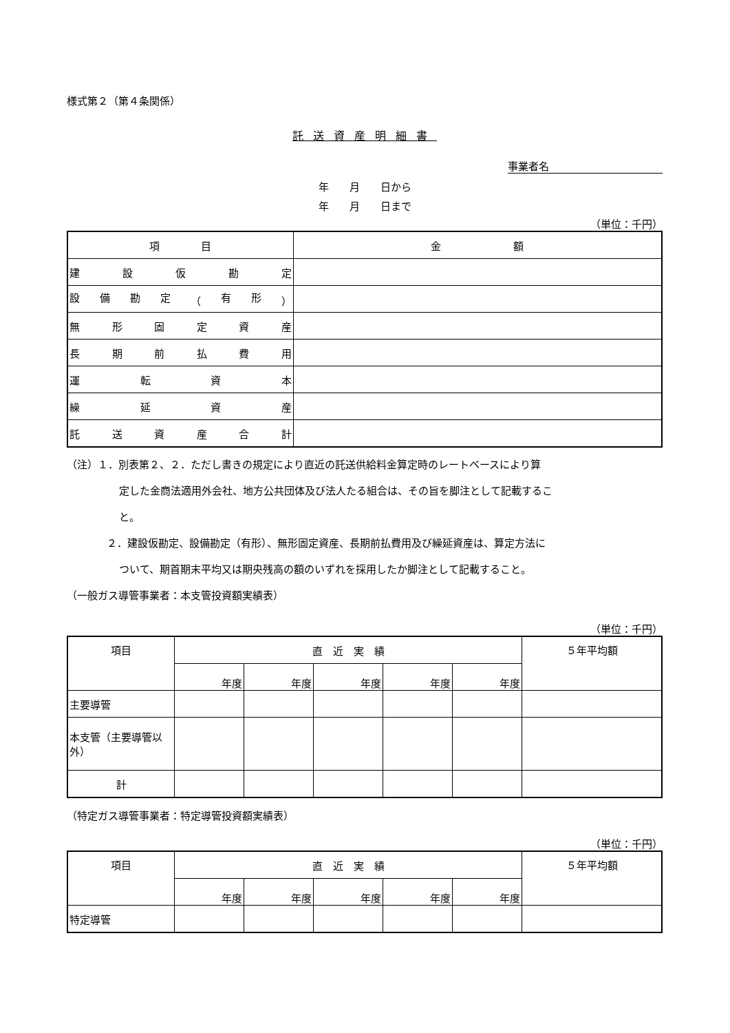様式第２（第４条関係）
託送資産明細書
事業者名
年　　月　　日から
年　　月　　日まで
（単位：千円）
| 項 目 | 金 額 |
| --- | --- |
| 建 設 仮 勘 定 | |
| 設 備 勘 定 （ 有 形 ） | |
| 無 形 固 定 資 産 | |
| 長 期 前 払 費 用 | |
| 運 転 資 本 | |
| 繰 延 資 産 | |
| 託 送 資 産 合 計 | |
（注）１．別表第２、２．ただし書きの規定により直近の託送供給料金算定時のレートベースにより算
定した金商法適用外会社、地方公共団体及び法人たる組合は、その旨を脚注として記載するこ
と。
２．建設仮勘定、設備勘定（有形）、無形固定資産、長期前払費用及び繰延資産は、算定方法に
ついて、期首期末平均又は期央残高の額のいずれを採用したか脚注として記載すること。
（一般ガス導管事業者：本支管投資額実績表）
（単位：千円）
| 項目 | 直 近 実 績 | | | | | ５年平均額 |
| --- | --- | --- | --- | --- | --- | --- |
| | 年度 | 年度 | 年度 | 年度 | 年度 | |
| 主要導管 | | | | | | |
| 本支管（主要導管以外） | | | | | | |
| 計 | | | | | | |
（特定ガス導管事業者：特定導管投資額実績表）
（単位：千円）
| 項目 | 直 近 実 績 | | | | | ５年平均額 |
| --- | --- | --- | --- | --- | --- | --- |
| | 年度 | 年度 | 年度 | 年度 | 年度 | |
| 特定導管 | | | | | | |